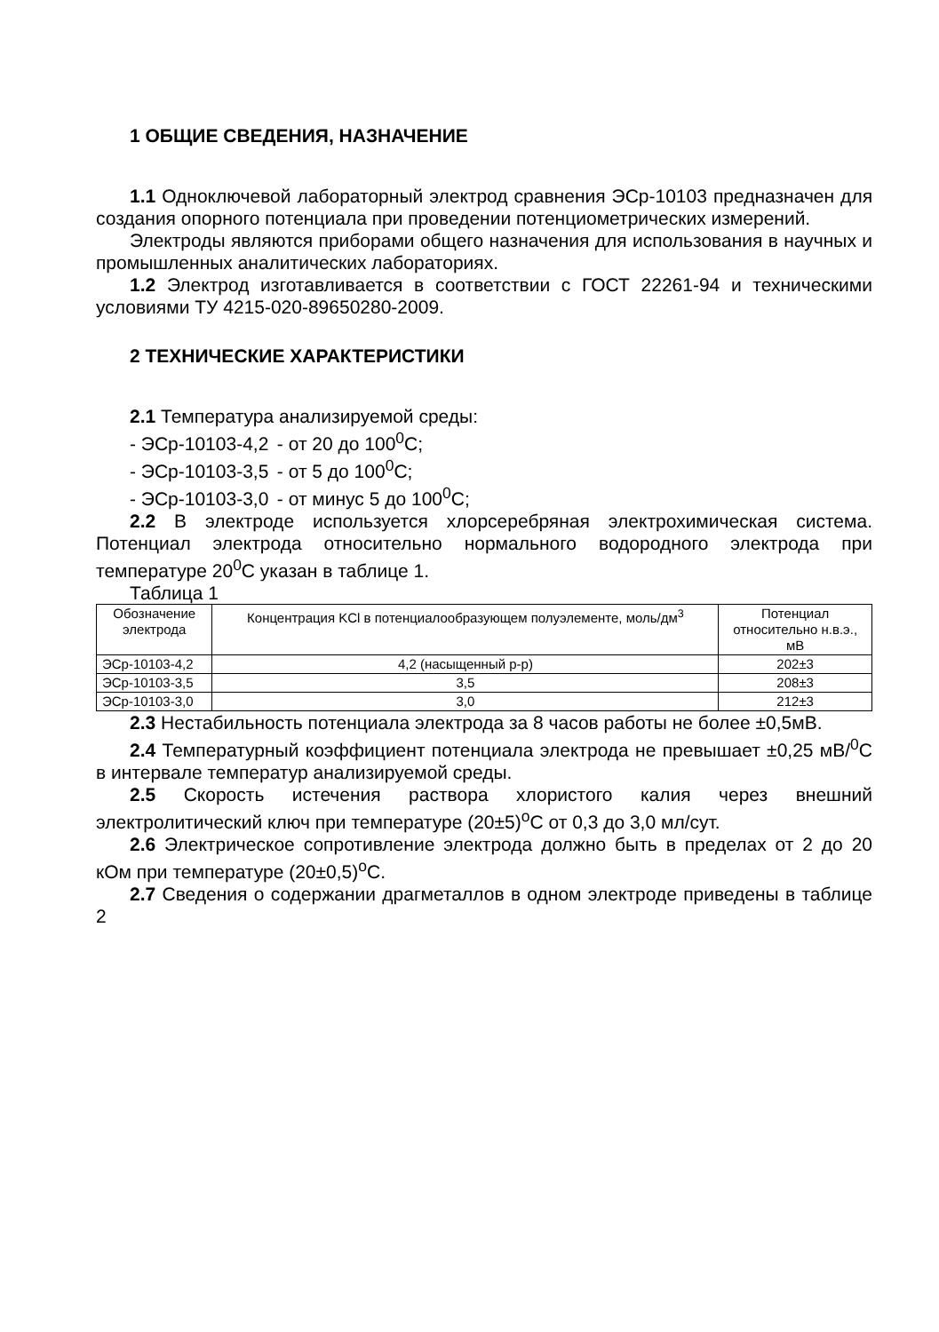1 ОБЩИЕ СВЕДЕНИЯ, НАЗНАЧЕНИЕ
1.1 Одноключевой лабораторный электрод сравнения ЭСр-10103 предназначен для создания опорного потенциала при проведении потенциометрических измерений.
Электроды являются приборами общего назначения для использования в научных и промышленных аналитических лабораториях.
1.2 Электрод изготавливается в соответствии с ГОСТ 22261-94 и техническими условиями ТУ 4215-020-89650280-2009.
2 ТЕХНИЧЕСКИЕ ХАРАКТЕРИСТИКИ
2.1 Температура анализируемой среды:
- ЭСр-10103-4,2 - от 20 до 100<sup>0</sup>С;
- ЭСр-10103-3,5 - от 5 до 100<sup>0</sup>С;
- ЭСр-10103-3,0 - от минус 5 до 100<sup>0</sup>С;
2.2 В электроде используется хлорсеребряная электрохимическая система. Потенциал электрода относительно нормального водородного электрода при температуре 20<sup>0</sup>С указан в таблице 1.
Таблица 1
| Обозначение электрода | Концентрация KCl в потенциалообразующем полуэлементе, моль/дм<sup>3</sup> | Потенциал относительно н.в.э., мВ |
| --- | --- | --- |
| ЭСр-10103-4,2 | 4,2 (насыщенный р-р) | 202±3 |
| ЭСр-10103-3,5 | 3,5 | 208±3 |
| ЭСр-10103-3,0 | 3,0 | 212±3 |
2.3 Нестабильность потенциала электрода за 8 часов работы не более ±0,5мВ.
2.4 Температурный коэффициент потенциала электрода не превышает ±0,25 мВ/<sup>0</sup>С в интервале температур анализируемой среды.
2.5 Скорость истечения раствора хлористого калия через внешний электролитический ключ при температуре (20±5)<sup>o</sup>С от 0,3 до 3,0 мл/сут.
2.6 Электрическое сопротивление электрода должно быть в пределах от 2 до 20 кОм при температуре (20±0,5)<sup>o</sup>С.
2.7 Сведения о содержании драгметаллов в одном электроде приведены в таблице 2